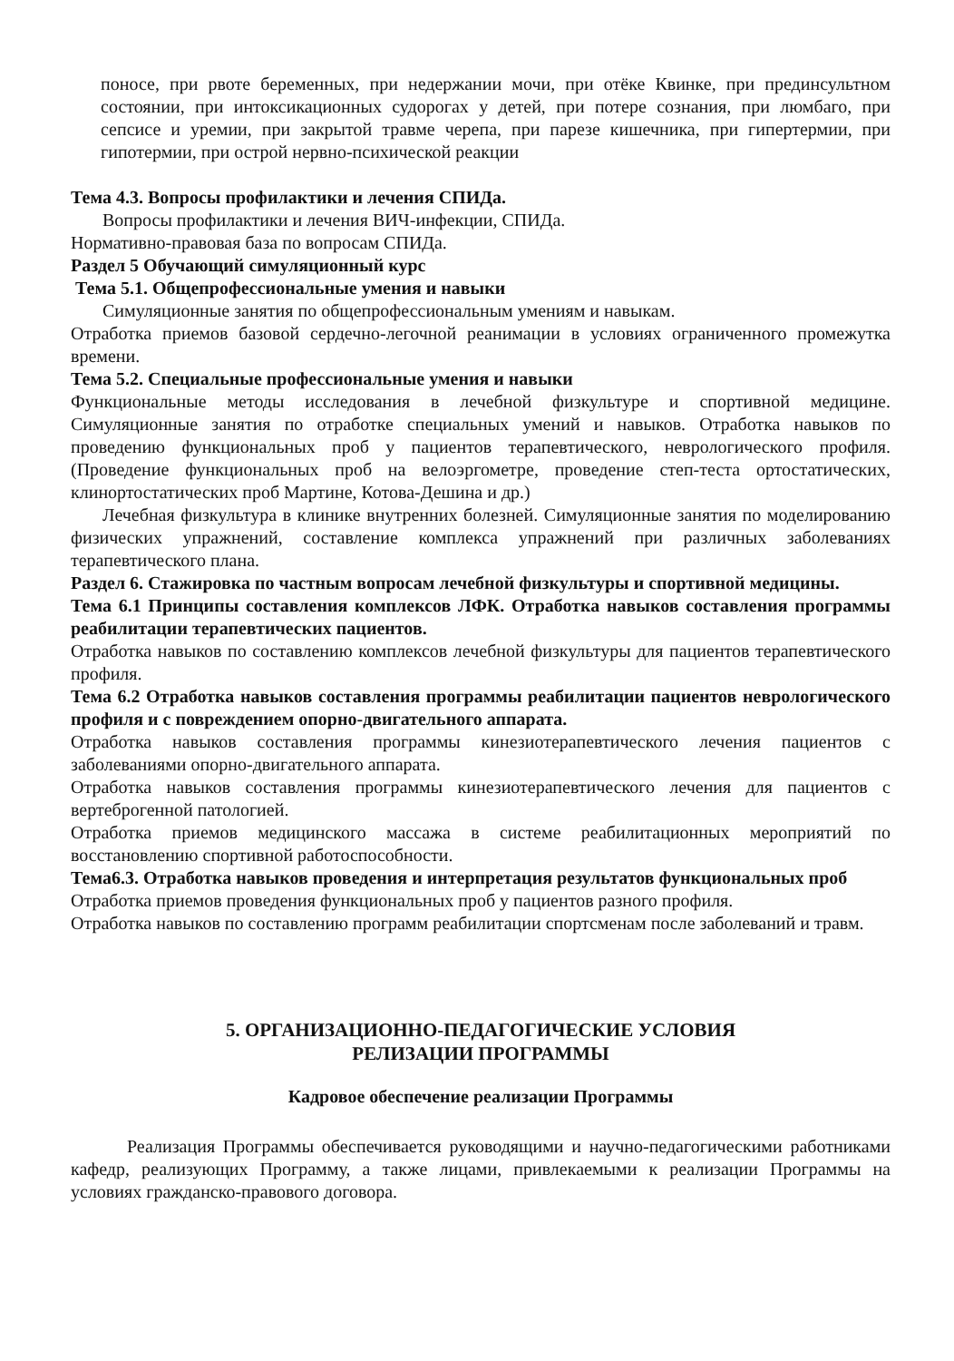поносе, при рвоте беременных, при недержании мочи, при отёке Квинке, при прединсультном состоянии, при интоксикационных судорогах у детей, при потере сознания, при люмбаго, при сепсисе и уремии, при закрытой травме черепа, при парезе кишечника, при гипертермии, при гипотермии, при острой нервно-психической реакции
Тема 4.3. Вопросы профилактики и лечения СПИДа.
Вопросы профилактики и лечения ВИЧ-инфекции, СПИДа.
Нормативно-правовая база по вопросам СПИДа.
Раздел 5 Обучающий симуляционный курс
Тема 5.1. Общепрофессиональные умения и навыки
Симуляционные занятия по общепрофессиональным умениям и навыкам.
Отработка приемов базовой сердечно-легочной реанимации в условиях ограниченного промежутка времени.
Тема 5.2. Специальные профессиональные умения и навыки
Функциональные методы исследования в лечебной физкультуре и спортивной медицине. Симуляционные занятия по отработке специальных умений и навыков. Отработка навыков по проведению функциональных проб у пациентов терапевтического, неврологического профиля. (Проведение функциональных проб на велоэргометре, проведение степ-теста ортостатических, клинортостатических проб Мартине, Котова-Дешина и др.)
Лечебная физкультура в клинике внутренних болезней. Симуляционные занятия по моделированию физических упражнений, составление комплекса упражнений при различных заболеваниях терапевтического плана.
Раздел 6. Стажировка по частным вопросам лечебной физкультуры и спортивной медицины.
Тема 6.1 Принципы составления комплексов ЛФК. Отработка навыков составления программы реабилитации терапевтических пациентов.
Отработка навыков по составлению комплексов лечебной физкультуры для пациентов терапевтического профиля.
Тема 6.2 Отработка навыков составления программы реабилитации пациентов неврологического профиля и с повреждением опорно-двигательного аппарата.
Отработка навыков составления программы кинезиотерапевтического лечения пациентов с заболеваниями опорно-двигательного аппарата.
Отработка навыков составления программы кинезиотерапевтического лечения для пациентов с вертеброгенной патологией.
Отработка приемов медицинского массажа в системе реабилитационных мероприятий по восстановлению спортивной работоспособности.
Тема6.3. Отработка навыков проведения и интерпретация результатов функциональных проб
Отработка приемов проведения функциональных проб у пациентов разного профиля.
Отработка навыков по составлению программ реабилитации спортсменам после заболеваний и травм.
5. ОРГАНИЗАЦИОННО-ПЕДАГОГИЧЕСКИЕ УСЛОВИЯ
РЕЛИЗАЦИИ ПРОГРАММЫ
Кадровое обеспечение реализации Программы
Реализация Программы обеспечивается руководящими и научно-педагогическими работниками кафедр, реализующих Программу, а также лицами, привлекаемыми к реализации Программы на условиях гражданско-правового договора.